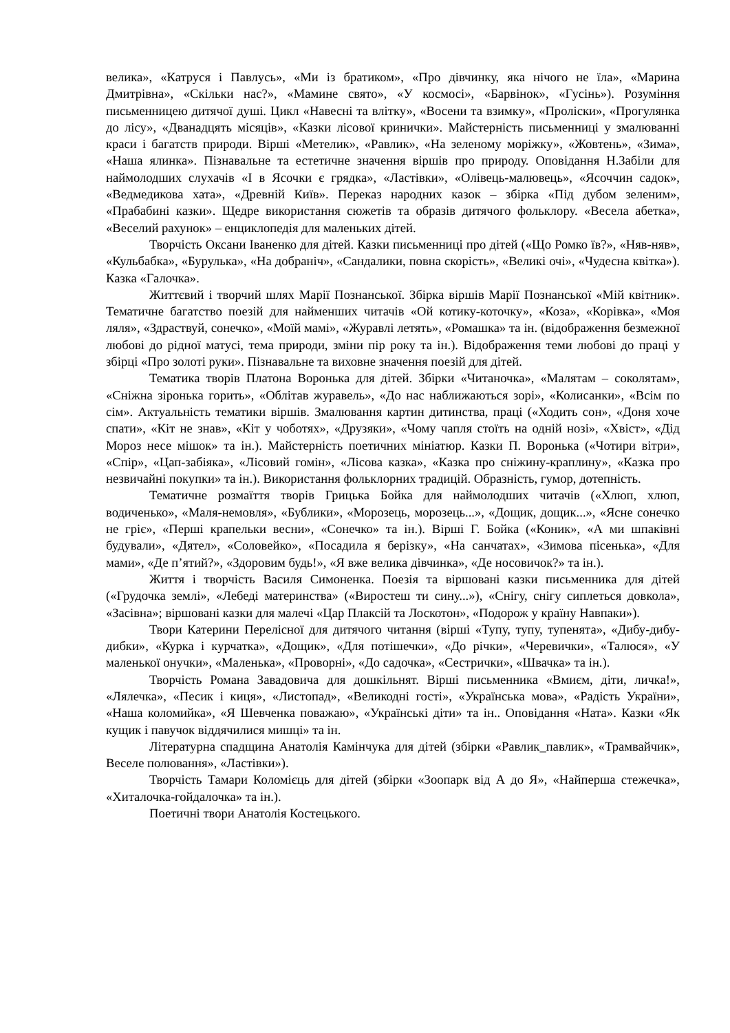велика», «Катруся і Павлусь», «Ми із братиком», «Про дівчинку, яка нічого не їла», «Марина Дмитрівна», «Скільки нас?», «Мамине свято», «У космосі», «Барвінок», «Гусінь»). Розуміння письменницею дитячої душі. Цикл «Навесні та влітку», «Восени та взимку», «Проліски», «Прогулянка до лісу», «Дванадцять місяців», «Казки лісової кринички». Майстерність письменниці у змалюванні краси і багатств природи. Вірші «Метелик», «Равлик», «На зеленому моріжку», «Жовтень», «Зима», «Наша ялинка». Пізнавальне та естетичне значення віршів про природу. Оповідання Н.Забіли для наймолодших слухачів «І в Ясочки є грядка», «Ластівки», «Олівець-малювець», «Ясоччин садок», «Ведмедикова хата», «Древній Київ». Переказ народних казок – збірка «Під дубом зеленим», «Прабабині казки». Щедре використання сюжетів та образів дитячого фольклору. «Весела абетка», «Веселий рахунок» – енциклопедія для маленьких дітей.
Творчість Оксани Іваненко для дітей. Казки письменниці про дітей («Що Ромко їв?», «Няв-няв», «Кульбабка», «Бурулька», «На добраніч», «Сандалики, повна скорість», «Великі очі», «Чудесна квітка»). Казка «Галочка».
Життєвий і творчий шлях Марії Познанської. Збірка віршів Марії Познанської «Мій квітник». Тематичне багатство поезій для найменших читачів «Ой котику-коточку», «Коза», «Корівка», «Моя ляля», «Здраствуй, сонечко», «Моїй мамі», «Журавлі летять», «Ромашка» та ін. (відображення безмежної любові до рідної матусі, тема природи, зміни пір року та ін.). Відображення теми любові до праці у збірці «Про золоті руки». Пізнавальне та виховне значення поезій для дітей.
Тематика творів Платона Воронька для дітей. Збірки «Читаночка», «Малятам – соколятам», «Сніжна зіронька горить», «Облітав журавель», «До нас наближаються зорі», «Колисанки», «Всім по сім». Актуальність тематики віршів. Змалювання картин дитинства, праці («Ходить сон», «Доня хоче спати», «Кіт не знав», «Кіт у чоботях», «Друзяки», «Чому чапля стоїть на одній нозі», «Хвіст», «Дід Мороз несе мішок» та ін.). Майстерність поетичних мініатюр. Казки П. Воронька («Чотири вітри», «Спір», «Цап-забіяка», «Лісовий гомін», «Лісова казка», «Казка про сніжину-краплину», «Казка про незвичайні покупки» та ін.). Використання фольклорних традицій. Образність, гумор, дотепність.
Тематичне розмаїття творів Грицька Бойка для наймолодших читачів («Хлюп, хлюп, водиченько», «Маля-немовля», «Бублики», «Морозець, морозець...», «Дощик, дощик...», «Ясне сонечко не гріє», «Перші крапельки весни», «Сонечко» та ін.). Вірші Г. Бойка («Коник», «А ми шпаківні будували», «Дятел», «Соловейко», «Посадила я берізку», «На санчатах», «Зимова пісенька», «Для мами», «Де п’ятий?», «Здоровим будь!», «Я вже велика дівчинка», «Де носовичок?» та ін.).
Життя і творчість Василя Симоненка. Поезія та віршовані казки письменника для дітей («Грудочка землі», «Лебеді материнства» («Виростеш ти сину...»), «Снігу, снігу сиплеться довкола», «Засівна»; віршовані казки для малечі «Цар Плаксій та Лоскотон», «Подорож у країну Навпаки»).
Твори Катерини Перелісної для дитячого читання (вірші «Тупу, тупу, тупенята», «Дибу-дибу-дибки», «Курка і курчатка», «Дощик», «Для потішечки», «До річки», «Черевички», «Талюся», «У маленької онучки», «Маленька», «Проворні», «До садочка», «Сестрички», «Швачка» та ін.).
Творчість Романа Завадовича для дошкільнят. Вірші письменника «Вмиєм, діти, личка!», «Лялечка», «Песик і киця», «Листопад», «Великодні гості», «Українська мова», «Радість України», «Наша коломийка», «Я Шевченка поважаю», «Українські діти» та ін.. Оповідання «Ната». Казки «Як кущик і павучок віддячилися мишці» та ін.
Літературна спадщина Анатолія Камінчука для дітей (збірки «Равлик_павлик», «Трамвайчик», Веселе полювання», «Ластівки»).
Творчість Тамари Коломієць для дітей (збірки «Зоопарк від А до Я», «Найперша стежечка», «Хиталочка-гойдалочка» та ін.).
Поетичні твори Анатолія Костецького.